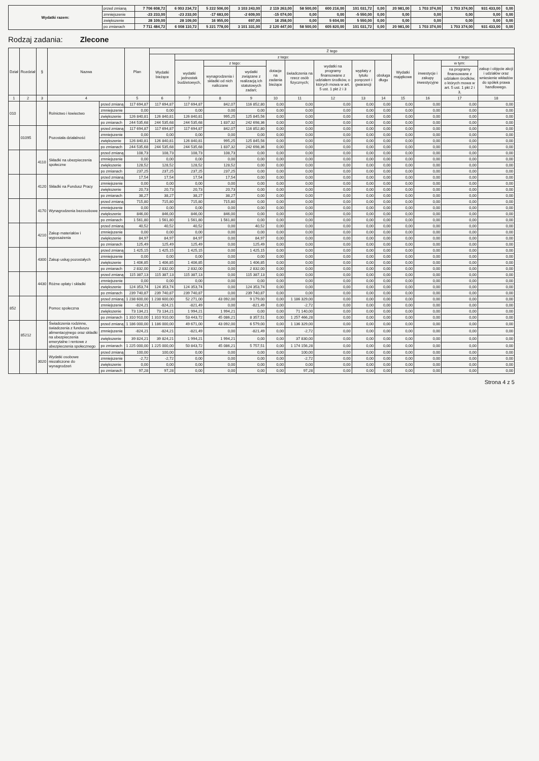| Wydatki razem: | przed zmianą | 7 706 608,72 | 6 003 234,72 | 5 222 506,00 | 3 103 243,00 | 2 119 263,00 | 58 500,00 | 600 216,00 | 101 031,72 | 0,00 | 20 981,00 | 1 703 374,00 | 1 703 374,00 | 931 433,00 | 0,00 |
| | zmniejszenie | -23 233,00 | -23 233,00 | -17 683,00 | -2 609,00 | -15 074,00 | 0,00 | 0,00 | -5 550,00 | 0,00 | 0,00 | 0,00 | 0,00 | 0,00 | 0,00 |
| | zwiększenie | 28 109,00 | 28 109,00 | 16 955,00 | 697,00 | 16 258,00 | 0,00 | 5 604,00 | 5 550,00 | 0,00 | 0,00 | 0,00 | 0,00 | 0,00 | 0,00 |
| | po zmianach | 7 711 484,72 | 6 008 110,72 | 5 221 778,00 | 3 101 331,00 | 2 120 447,00 | 58 500,00 | 605 820,00 | 101 031,72 | 0,00 | 20 981,00 | 1 703 374,00 | 1 703 374,00 | 931 433,00 | 0,00 |
Rodzaj zadania: Zlecone
| Dział | Rozdział | § | Nazwa | | Plan | Z tego | | | | | | | | | | | | |
| --- | --- | --- | --- | --- | --- | --- | --- | --- | --- | --- | --- | --- | --- | --- | --- | --- | --- | --- |
| | | | | | | Wydatki bieżące | z tego: | | | | | | | | Wydatki majątkowe | z tego: | | |
| | | | | | | | wydatki jednostek budżetowych, | z tego: | | dotacje na zadania bieżące | świadczenia na rzecz osób fizycznych; | wydatki na programy finansowane z udziałem środków, o których mowa w art. 5 ust. 1 pkt 2 i 3 | wypłaty z tytułu poręczeń i gwarancji | obsługa długu | | inwestycje i zakupy inwestycyjne | w tym: | zakup i objęcie akcji i udziałów oraz wniesienie wkładów do spółek prawa handlowego. |
| | | | | | | | | wynagrodzenia i składki od nich naliczane | wydatki związane z realizacją ich statutowych zadań; | | | | | | | | na programy finansowane z udziałem środków, o których mowa w art. 5 ust. 1 pkt 2 i 3, | |
| 1 | 2 | 3 | 4 | | 5 | 6 | 7 | 8 | 9 | 10 | 11 | 12 | 13 | 14 | 15 | 16 | 17 | 18 |
| 010 | | | Rolnictwo i łowiectwo | przed zmianą | 117 694,87 | 117 694,87 | 117 694,87 | 842,07 | 116 852,80 | 0,00 | 0,00 | 0,00 | 0,00 | 0,00 | 0,00 | 0,00 | 0,00 | 0,00 |
| | | | | zmniejszenie | 0,00 | 0,00 | 0,00 | 0,00 | 0,00 | 0,00 | 0,00 | 0,00 | 0,00 | 0,00 | 0,00 | 0,00 | 0,00 | 0,00 |
| | | | | zwiększenie | 126 840,81 | 126 840,81 | 126 840,81 | 995,25 | 125 845,56 | 0,00 | 0,00 | 0,00 | 0,00 | 0,00 | 0,00 | 0,00 | 0,00 | 0,00 |
| | | | | po zmianach | 244 535,68 | 244 535,68 | 244 535,68 | 1 837,32 | 242 698,36 | 0,00 | 0,00 | 0,00 | 0,00 | 0,00 | 0,00 | 0,00 | 0,00 | 0,00 |
| | 01095 | | Pozostała działalność | przed zmianą | 117 694,87 | 117 694,87 | 117 694,87 | 842,07 | 116 852,80 | 0,00 | 0,00 | 0,00 | 0,00 | 0,00 | 0,00 | 0,00 | 0,00 | 0,00 |
| | | | | zmniejszenie | 0,00 | 0,00 | 0,00 | 0,00 | 0,00 | 0,00 | 0,00 | 0,00 | 0,00 | 0,00 | 0,00 | 0,00 | 0,00 | 0,00 |
| | | | | zwiększenie | 126 840,81 | 126 840,81 | 126 840,81 | 995,25 | 125 845,56 | 0,00 | 0,00 | 0,00 | 0,00 | 0,00 | 0,00 | 0,00 | 0,00 | 0,00 |
| | | | | po zmianach | 244 535,68 | 244 535,68 | 244 535,68 | 1 837,32 | 242 698,36 | 0,00 | 0,00 | 0,00 | 0,00 | 0,00 | 0,00 | 0,00 | 0,00 | 0,00 |
| | | 4110 | Składki na ubezpieczenia społeczne | przed zmianą | 108,73 | 108,73 | 108,73 | 108,73 | 0,00 | 0,00 | 0,00 | 0,00 | 0,00 | 0,00 | 0,00 | 0,00 | 0,00 | 0,00 |
| | | | | zmniejszenie | 0,00 | 0,00 | 0,00 | 0,00 | 0,00 | 0,00 | 0,00 | 0,00 | 0,00 | 0,00 | 0,00 | 0,00 | 0,00 | 0,00 |
| | | | | zwiększenie | 128,52 | 128,52 | 128,52 | 128,52 | 0,00 | 0,00 | 0,00 | 0,00 | 0,00 | 0,00 | 0,00 | 0,00 | 0,00 | 0,00 |
| | | | | po zmianach | 237,25 | 237,25 | 237,25 | 237,25 | 0,00 | 0,00 | 0,00 | 0,00 | 0,00 | 0,00 | 0,00 | 0,00 | 0,00 | 0,00 |
| | | 4120 | Składki na Fundusz Pracy | przed zmianą | 17,54 | 17,54 | 17,54 | 17,54 | 0,00 | 0,00 | 0,00 | 0,00 | 0,00 | 0,00 | 0,00 | 0,00 | 0,00 | 0,00 |
| | | | | zmniejszenie | 0,00 | 0,00 | 0,00 | 0,00 | 0,00 | 0,00 | 0,00 | 0,00 | 0,00 | 0,00 | 0,00 | 0,00 | 0,00 | 0,00 |
| | | | | zwiększenie | 20,73 | 20,73 | 20,73 | 20,73 | 0,00 | 0,00 | 0,00 | 0,00 | 0,00 | 0,00 | 0,00 | 0,00 | 0,00 | 0,00 |
| | | | | po zmianach | 38,27 | 38,27 | 38,27 | 38,27 | 0,00 | 0,00 | 0,00 | 0,00 | 0,00 | 0,00 | 0,00 | 0,00 | 0,00 | 0,00 |
| | | 4170 | Wynagrodzenia bezosobowe | przed zmianą | 715,80 | 715,80 | 715,80 | 715,80 | 0,00 | 0,00 | 0,00 | 0,00 | 0,00 | 0,00 | 0,00 | 0,00 | 0,00 | 0,00 |
| | | | | zmniejszenie | 0,00 | 0,00 | 0,00 | 0,00 | 0,00 | 0,00 | 0,00 | 0,00 | 0,00 | 0,00 | 0,00 | 0,00 | 0,00 | 0,00 |
| | | | | zwiększenie | 846,00 | 846,00 | 846,00 | 846,00 | 0,00 | 0,00 | 0,00 | 0,00 | 0,00 | 0,00 | 0,00 | 0,00 | 0,00 | 0,00 |
| | | | | po zmianach | 1 561,80 | 1 561,80 | 1 561,80 | 1 561,80 | 0,00 | 0,00 | 0,00 | 0,00 | 0,00 | 0,00 | 0,00 | 0,00 | 0,00 | 0,00 |
| | | 4210 | Zakup materiałów i wyposażenia | przed zmianą | 40,52 | 40,52 | 40,52 | 0,00 | 40,52 | 0,00 | 0,00 | 0,00 | 0,00 | 0,00 | 0,00 | 0,00 | 0,00 | 0,00 |
| | | | | zmniejszenie | 0,00 | 0,00 | 0,00 | 0,00 | 0,00 | 0,00 | 0,00 | 0,00 | 0,00 | 0,00 | 0,00 | 0,00 | 0,00 | 0,00 |
| | | | | zwiększenie | 84,97 | 84,97 | 84,97 | 0,00 | 84,97 | 0,00 | 0,00 | 0,00 | 0,00 | 0,00 | 0,00 | 0,00 | 0,00 | 0,00 |
| | | | | po zmianach | 125,49 | 125,49 | 125,49 | 0,00 | 125,49 | 0,00 | 0,00 | 0,00 | 0,00 | 0,00 | 0,00 | 0,00 | 0,00 | 0,00 |
| | | 4300 | Zakup usług pozostałych | przed zmianą | 1 425,15 | 1 425,15 | 1 425,15 | 0,00 | 1 425,15 | 0,00 | 0,00 | 0,00 | 0,00 | 0,00 | 0,00 | 0,00 | 0,00 | 0,00 |
| | | | | zmniejszenie | 0,00 | 0,00 | 0,00 | 0,00 | 0,00 | 0,00 | 0,00 | 0,00 | 0,00 | 0,00 | 0,00 | 0,00 | 0,00 | 0,00 |
| | | | | zwiększenie | 1 406,85 | 1 406,85 | 1 406,85 | 0,00 | 1 406,85 | 0,00 | 0,00 | 0,00 | 0,00 | 0,00 | 0,00 | 0,00 | 0,00 | 0,00 |
| | | | | po zmianach | 2 832,00 | 2 832,00 | 2 832,00 | 0,00 | 2 832,00 | 0,00 | 0,00 | 0,00 | 0,00 | 0,00 | 0,00 | 0,00 | 0,00 | 0,00 |
| | | 4430 | Różne opłaty i składki | przed zmianą | 115 387,13 | 115 387,13 | 115 387,13 | 0,00 | 115 387,13 | 0,00 | 0,00 | 0,00 | 0,00 | 0,00 | 0,00 | 0,00 | 0,00 | 0,00 |
| | | | | zmniejszenie | 0,00 | 0,00 | 0,00 | 0,00 | 0,00 | 0,00 | 0,00 | 0,00 | 0,00 | 0,00 | 0,00 | 0,00 | 0,00 | 0,00 |
| | | | | zwiększenie | 124 353,74 | 124 353,74 | 124 353,74 | 0,00 | 124 353,74 | 0,00 | 0,00 | 0,00 | 0,00 | 0,00 | 0,00 | 0,00 | 0,00 | 0,00 |
| | | | | po zmianach | 239 740,87 | 239 740,87 | 239 740,87 | 0,00 | 239 740,87 | 0,00 | 0,00 | 0,00 | 0,00 | 0,00 | 0,00 | 0,00 | 0,00 | 0,00 |
| 852 | | | Pomoc społeczna | przed zmianą | 1 238 600,00 | 1 238 600,00 | 52 271,00 | 43 092,00 | 9 179,00 | 0,00 | 1 186 329,00 | 0,00 | 0,00 | 0,00 | 0,00 | 0,00 | 0,00 | 0,00 |
| | | | | zmniejszenie | -824,21 | -824,21 | -821,49 | 0,00 | -821,49 | 0,00 | -2,72 | 0,00 | 0,00 | 0,00 | 0,00 | 0,00 | 0,00 | 0,00 |
| | | | | zwiększenie | 73 134,21 | 73 134,21 | 1 994,21 | 1 994,21 | 0,00 | 0,00 | 71 140,00 | 0,00 | 0,00 | 0,00 | 0,00 | 0,00 | 0,00 | 0,00 |
| | | | | po zmianach | 1 310 910,00 | 1 310 910,00 | 53 443,72 | 45 086,21 | 8 357,51 | 0,00 | 1 257 466,28 | 0,00 | 0,00 | 0,00 | 0,00 | 0,00 | 0,00 | 0,00 |
| | 85212 | | Świadczenia rodzinne, świadczenia z funduszu alimentacyjnego oraz składki na ubezpieczenia emerytalne i rentowe z ubezpieczenia społecznego | przed zmianą | 1 186 000,00 | 1 186 000,00 | 49 671,00 | 43 092,00 | 6 579,00 | 0,00 | 1 136 329,00 | 0,00 | 0,00 | 0,00 | 0,00 | 0,00 | 0,00 | 0,00 |
| | | | | zmniejszenie | -824,21 | -824,21 | -821,49 | 0,00 | -821,49 | 0,00 | -2,72 | 0,00 | 0,00 | 0,00 | 0,00 | 0,00 | 0,00 | 0,00 |
| | | | | zwiększenie | 39 824,21 | 39 824,21 | 1 994,21 | 1 994,21 | 0,00 | 0,00 | 37 830,00 | 0,00 | 0,00 | 0,00 | 0,00 | 0,00 | 0,00 | 0,00 |
| | | | | po zmianach | 1 225 000,00 | 1 225 000,00 | 50 843,72 | 45 086,21 | 5 757,51 | 0,00 | 1 174 156,28 | 0,00 | 0,00 | 0,00 | 0,00 | 0,00 | 0,00 | 0,00 |
| | | 3020 | Wydatki osobowe niezaliczone do wynagrodzeń | przed zmianą | 100,00 | 100,00 | 0,00 | 0,00 | 0,00 | 0,00 | 100,00 | 0,00 | 0,00 | 0,00 | 0,00 | 0,00 | 0,00 | 0,00 |
| | | | | zmniejszenie | -2,72 | -2,72 | 0,00 | 0,00 | 0,00 | 0,00 | -2,72 | 0,00 | 0,00 | 0,00 | 0,00 | 0,00 | 0,00 | 0,00 |
| | | | | zwiększenie | 0,00 | 0,00 | 0,00 | 0,00 | 0,00 | 0,00 | 0,00 | 0,00 | 0,00 | 0,00 | 0,00 | 0,00 | 0,00 | 0,00 |
| | | | | po zmianach | 97,28 | 97,28 | 0,00 | 0,00 | 0,00 | 0,00 | 97,28 | 0,00 | 0,00 | 0,00 | 0,00 | 0,00 | 0,00 | 0,00 |
Strona 4 z 5